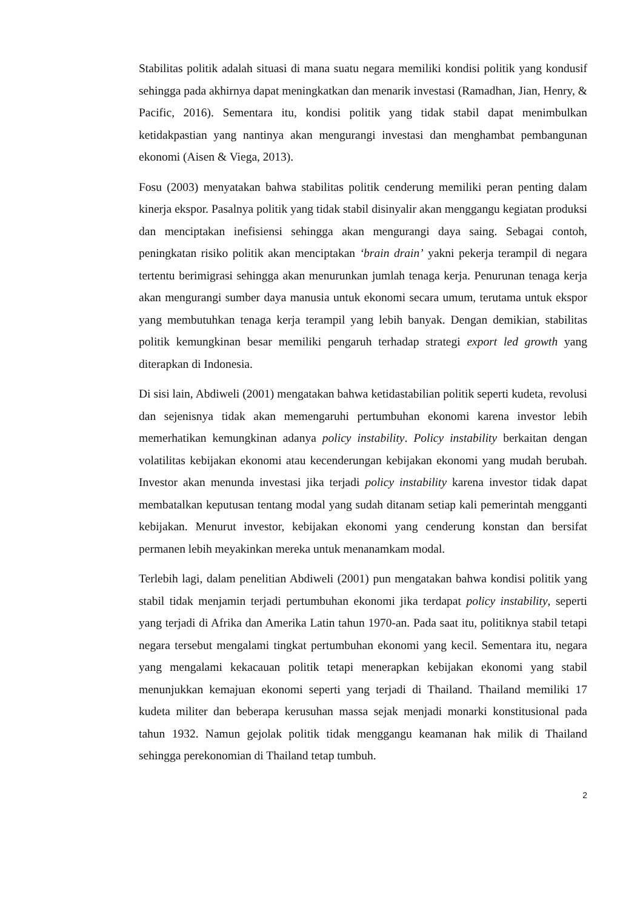Stabilitas politik adalah situasi di mana suatu negara memiliki kondisi politik yang kondusif sehingga pada akhirnya dapat meningkatkan dan menarik investasi (Ramadhan, Jian, Henry, & Pacific, 2016). Sementara itu, kondisi politik yang tidak stabil dapat menimbulkan ketidakpastian yang nantinya akan mengurangi investasi dan menghambat pembangunan ekonomi (Aisen & Viega, 2013).
Fosu (2003) menyatakan bahwa stabilitas politik cenderung memiliki peran penting dalam kinerja ekspor. Pasalnya politik yang tidak stabil disinyalir akan menggangu kegiatan produksi dan menciptakan inefisiensi sehingga akan mengurangi daya saing. Sebagai contoh, peningkatan risiko politik akan menciptakan ‘brain drain’ yakni pekerja terampil di negara tertentu berimigrasi sehingga akan menurunkan jumlah tenaga kerja. Penurunan tenaga kerja akan mengurangi sumber daya manusia untuk ekonomi secara umum, terutama untuk ekspor yang membutuhkan tenaga kerja terampil yang lebih banyak. Dengan demikian, stabilitas politik kemungkinan besar memiliki pengaruh terhadap strategi export led growth yang diterapkan di Indonesia.
Di sisi lain, Abdiweli (2001) mengatakan bahwa ketidastabilian politik seperti kudeta, revolusi dan sejenisnya tidak akan memengaruhi pertumbuhan ekonomi karena investor lebih memerhatikan kemungkinan adanya policy instability. Policy instability berkaitan dengan volatilitas kebijakan ekonomi atau kecenderungan kebijakan ekonomi yang mudah berubah. Investor akan menunda investasi jika terjadi policy instability karena investor tidak dapat membatalkan keputusan tentang modal yang sudah ditanam setiap kali pemerintah mengganti kebijakan. Menurut investor, kebijakan ekonomi yang cenderung konstan dan bersifat permanen lebih meyakinkan mereka untuk menanamkam modal.
Terlebih lagi, dalam penelitian Abdiweli (2001) pun mengatakan bahwa kondisi politik yang stabil tidak menjamin terjadi pertumbuhan ekonomi jika terdapat policy instability, seperti yang terjadi di Afrika dan Amerika Latin tahun 1970-an. Pada saat itu, politiknya stabil tetapi negara tersebut mengalami tingkat pertumbuhan ekonomi yang kecil. Sementara itu, negara yang mengalami kekacauan politik tetapi menerapkan kebijakan ekonomi yang stabil menunjukkan kemajuan ekonomi seperti yang terjadi di Thailand. Thailand memiliki 17 kudeta militer dan beberapa kerusuhan massa sejak menjadi monarki konstitusional pada tahun 1932. Namun gejolak politik tidak menggangu keamanan hak milik di Thailand sehingga perekonomian di Thailand tetap tumbuh.
2